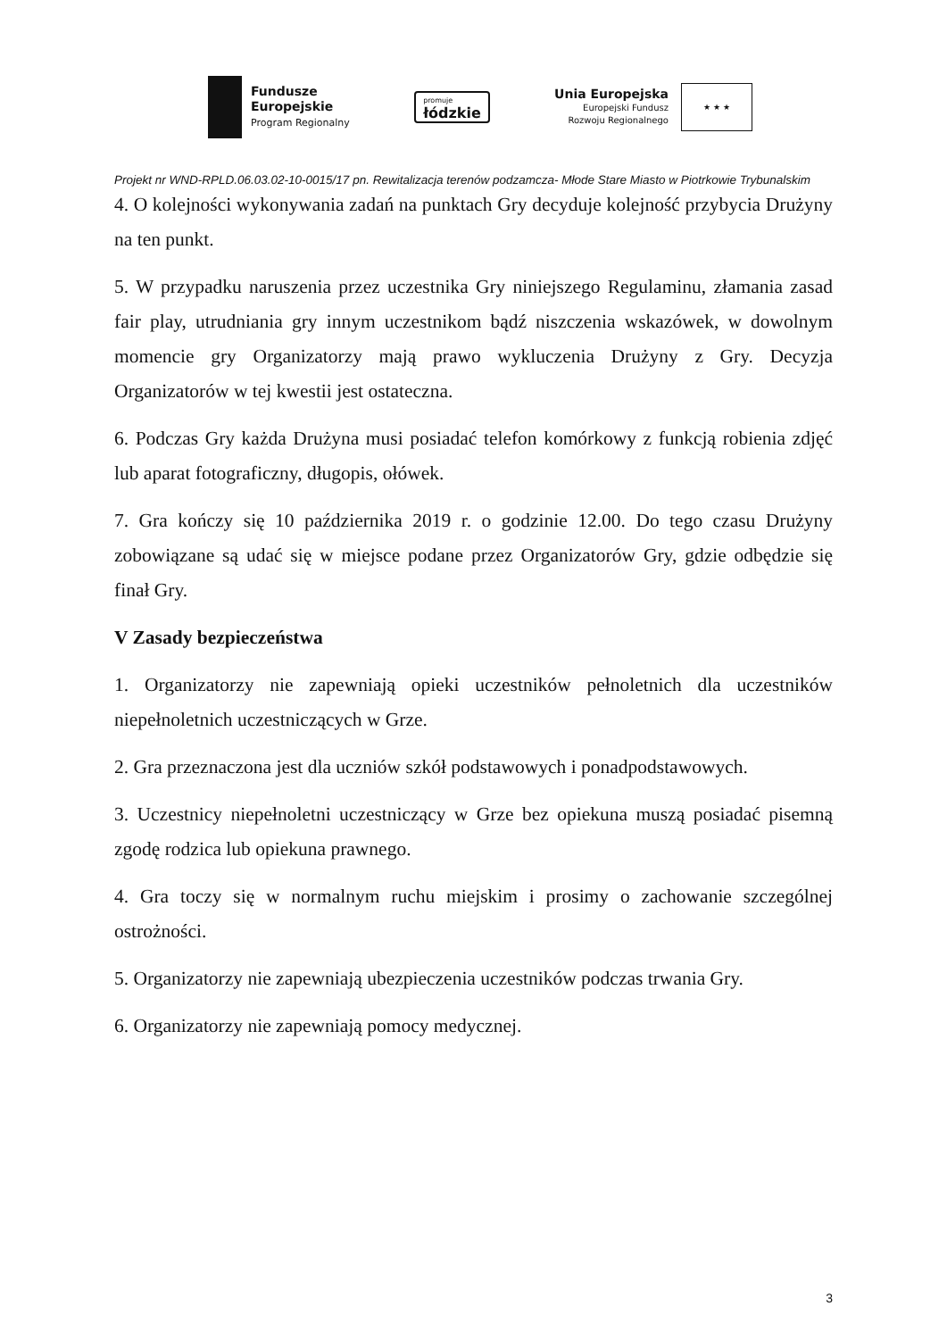Fundusze
Europejskie
Program Regionalny
promuje
łódzkie
Unia Europejska
Europejski Fundusz
Rozwoju Regionalnego
★ ★ ★
Projekt nr WND-RPLD.06.03.02-10-0015/17 pn. Rewitalizacja terenów podzamcza- Młode Stare Miasto w Piotrkowie Trybunalskim
4. O kolejności wykonywania zadań na punktach Gry decyduje kolejność przybycia Drużyny na ten punkt.
5. W przypadku naruszenia przez uczestnika Gry niniejszego Regulaminu, złamania zasad fair play, utrudniania gry innym uczestnikom bądź niszczenia wskazówek, w dowolnym momencie gry Organizatorzy mają prawo wykluczenia Drużyny z Gry. Decyzja Organizatorów w tej kwestii jest ostateczna.
6. Podczas Gry każda Drużyna musi posiadać telefon komórkowy z funkcją robienia zdjęć lub aparat fotograficzny, długopis, ołówek.
7. Gra kończy się 10 października 2019 r. o godzinie 12.00. Do tego czasu Drużyny zobowiązane są udać się w miejsce podane przez Organizatorów Gry, gdzie odbędzie się finał Gry.
V Zasady bezpieczeństwa
1. Organizatorzy nie zapewniają opieki uczestników pełnoletnich dla uczestników niepełnoletnich uczestniczących w Grze.
2. Gra przeznaczona jest dla uczniów szkół podstawowych i ponadpodstawowych.
3. Uczestnicy niepełnoletni uczestniczący w Grze bez opiekuna muszą posiadać pisemną zgodę rodzica lub opiekuna prawnego.
4. Gra toczy się w normalnym ruchu miejskim i prosimy o zachowanie szczególnej ostrożności.
5. Organizatorzy nie zapewniają ubezpieczenia uczestników podczas trwania Gry.
6. Organizatorzy nie zapewniają pomocy medycznej.
3